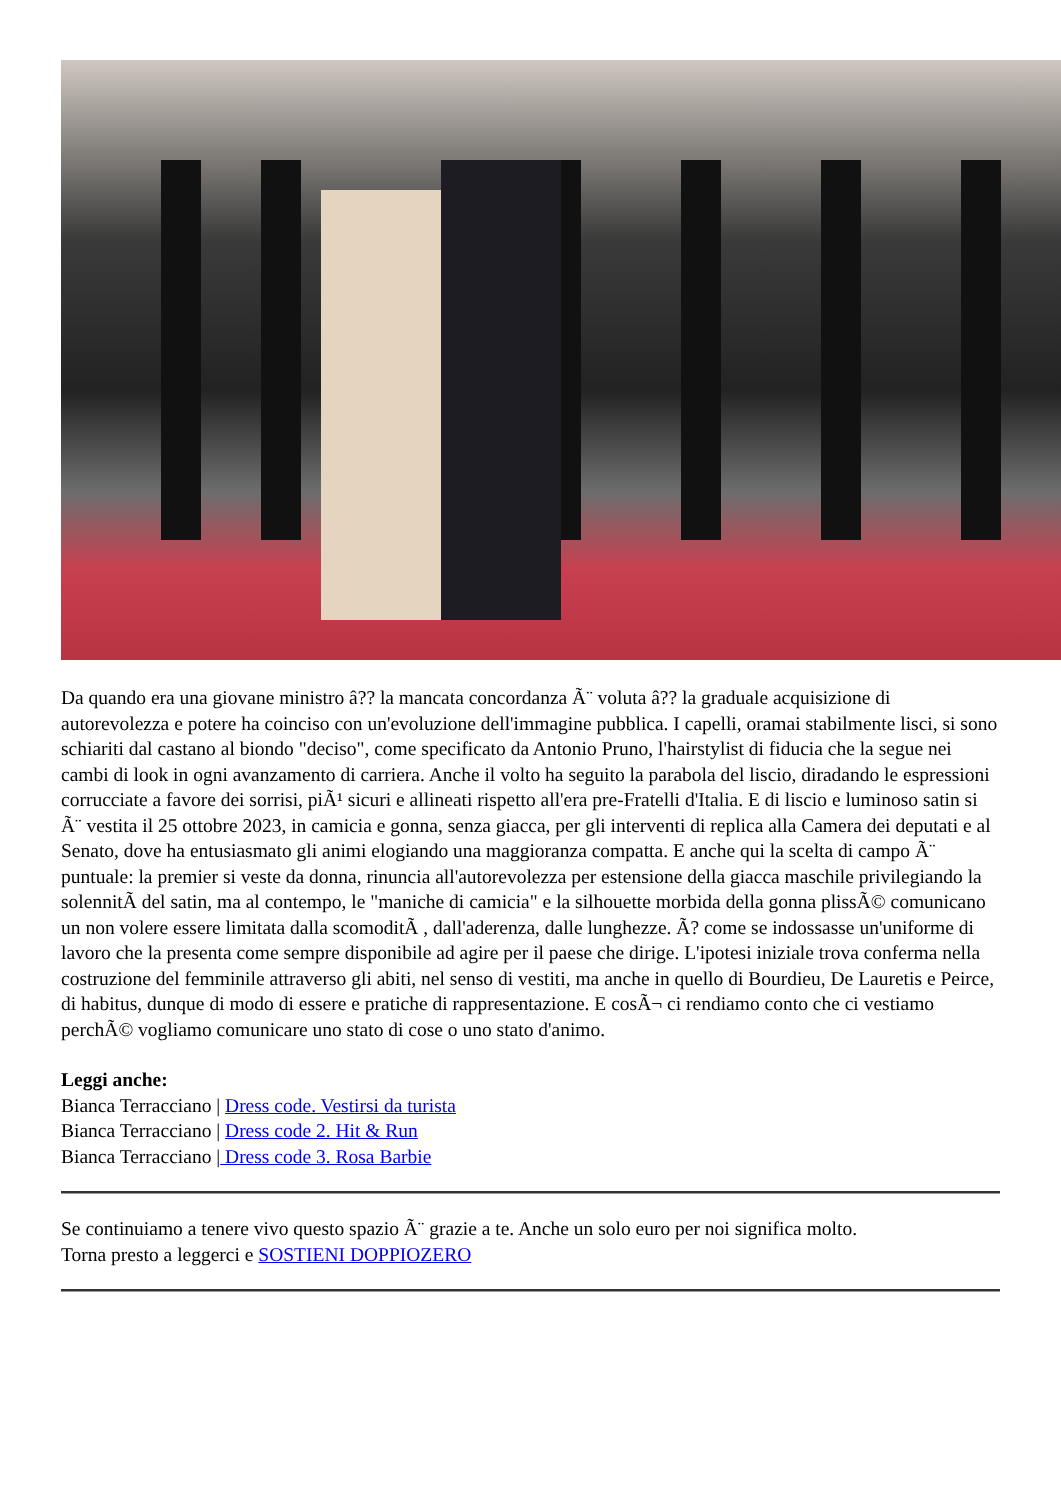Da quando era una giovane ministro â?? la mancata concordanza Ã¨ voluta â?? la graduale acquisizione di autorevolezza e potere ha coinciso con un'evoluzione dell'immagine pubblica. I capelli, oramai stabilmente lisci, si sono schiariti dal castano al biondo "deciso", come specificato da Antonio Pruno, l'hairstylist di fiducia che la segue nei cambi di look in ogni avanzamento di carriera. Anche il volto ha seguito la parabola del liscio, diradando le espressioni corrucciate a favore dei sorrisi, piÃ¹ sicuri e allineati rispetto all'era pre-Fratelli d'Italia. E di liscio e luminoso satin si Ã¨ vestita il 25 ottobre 2023, in camicia e gonna, senza giacca, per gli interventi di replica alla Camera dei deputati e al Senato, dove ha entusiasmato gli animi elogiando una maggioranza compatta. E anche qui la scelta di campo Ã¨ puntuale: la premier si veste da donna, rinuncia all'autorevolezza per estensione della giacca maschile privilegiando la solennitÃ del satin, ma al contempo, le "maniche di camicia" e la silhouette morbida della gonna plissÃ© comunicano un non volere essere limitata dalla scomoditÃ , dall'aderenza, dalle lunghezze. Ã? come se indossasse un'uniforme di lavoro che la presenta come sempre disponibile ad agire per il paese che dirige. L'ipotesi iniziale trova conferma nella costruzione del femminile attraverso gli abiti, nel senso di vestiti, ma anche in quello di Bourdieu, De Lauretis e Peirce, di habitus, dunque di modo di essere e pratiche di rappresentazione. E cosÃ¬ ci rendiamo conto che ci vestiamo perchÃ© vogliamo comunicare uno stato di cose o uno stato d'animo.
Leggi anche:
Bianca Terracciano | Dress code. Vestirsi da turista
Bianca Terracciano | Dress code 2. Hit & Run
Bianca Terracciano | Dress code 3. Rosa Barbie
Se continuiamo a tenere vivo questo spazio Ã¨ grazie a te. Anche un solo euro per noi significa molto.
Torna presto a leggerci e SOSTIENI DOPPIOZERO